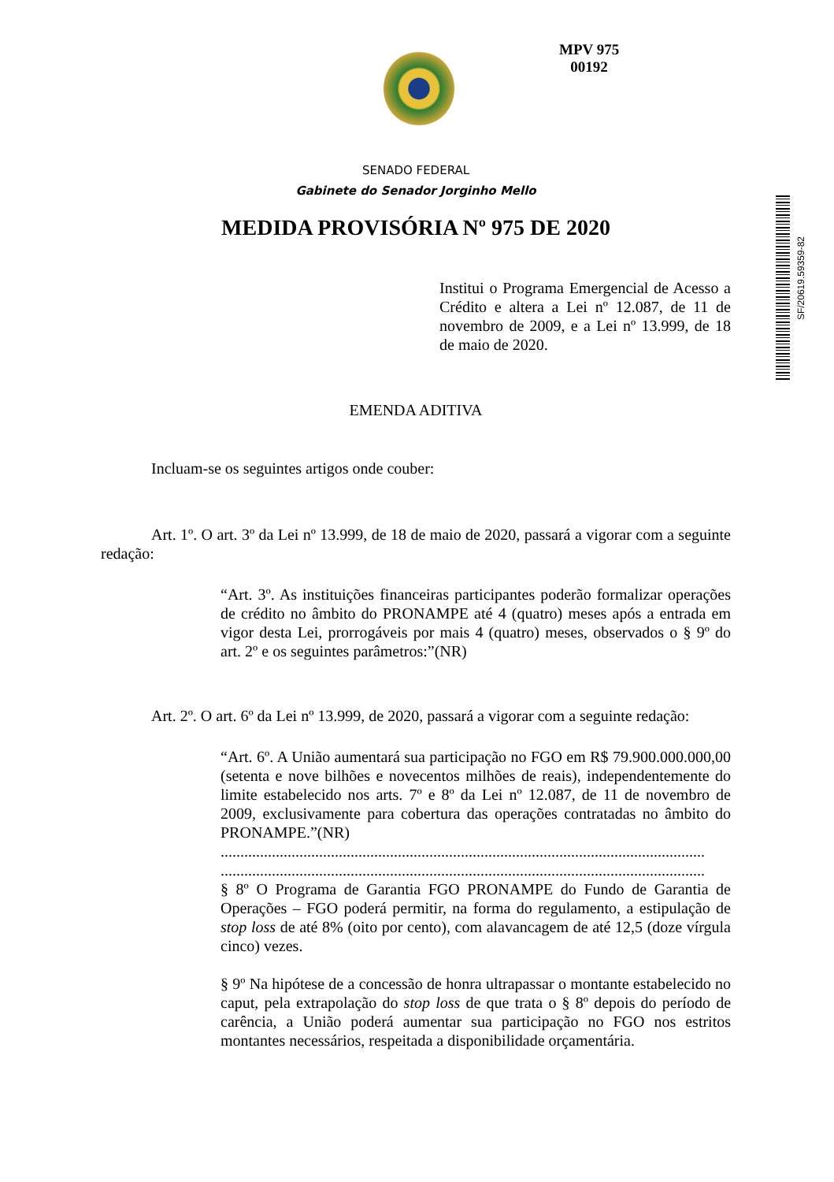MPV 975
00192
SF/20619.59359-82
SENADO FEDERAL
Gabinete do Senador Jorginho Mello
MEDIDA PROVISÓRIA Nº 975 DE 2020
Institui o Programa Emergencial de Acesso a Crédito e altera a Lei nº 12.087, de 11 de novembro de 2009, e a Lei nº 13.999, de 18 de maio de 2020.
EMENDA ADITIVA
Incluam-se os seguintes artigos onde couber:
Art. 1º. O art. 3º da Lei nº 13.999, de 18 de maio de 2020, passará a vigorar com a seguinte redação:
“Art. 3º. As instituições financeiras participantes poderão formalizar operações de crédito no âmbito do PRONAMPE até 4 (quatro) meses após a entrada em vigor desta Lei, prorrogáveis por mais 4 (quatro) meses, observados o § 9º do art. 2º e os seguintes parâmetros:”(NR)
Art. 2º. O art. 6º da Lei nº 13.999, de 2020, passará a vigorar com a seguinte redação:
“Art. 6º. A União aumentará sua participação no FGO em R$ 79.900.000.000,00 (setenta e nove bilhões e novecentos milhões de reais), independentemente do limite estabelecido nos arts. 7º e 8º da Lei nº 12.087, de 11 de novembro de 2009, exclusivamente para cobertura das operações contratadas no âmbito do PRONAMPE.”(NR)
...........................................................................................................................
...........................................................................................................................
§ 8º O Programa de Garantia FGO PRONAMPE do Fundo de Garantia de Operações – FGO poderá permitir, na forma do regulamento, a estipulação de stop loss de até 8% (oito por cento), com alavancagem de até 12,5 (doze vírgula cinco) vezes.
§ 9º Na hipótese de a concessão de honra ultrapassar o montante estabelecido no caput, pela extrapolação do stop loss de que trata o § 8º depois do período de carência, a União poderá aumentar sua participação no FGO nos estritos montantes necessários, respeitada a disponibilidade orçamentária.